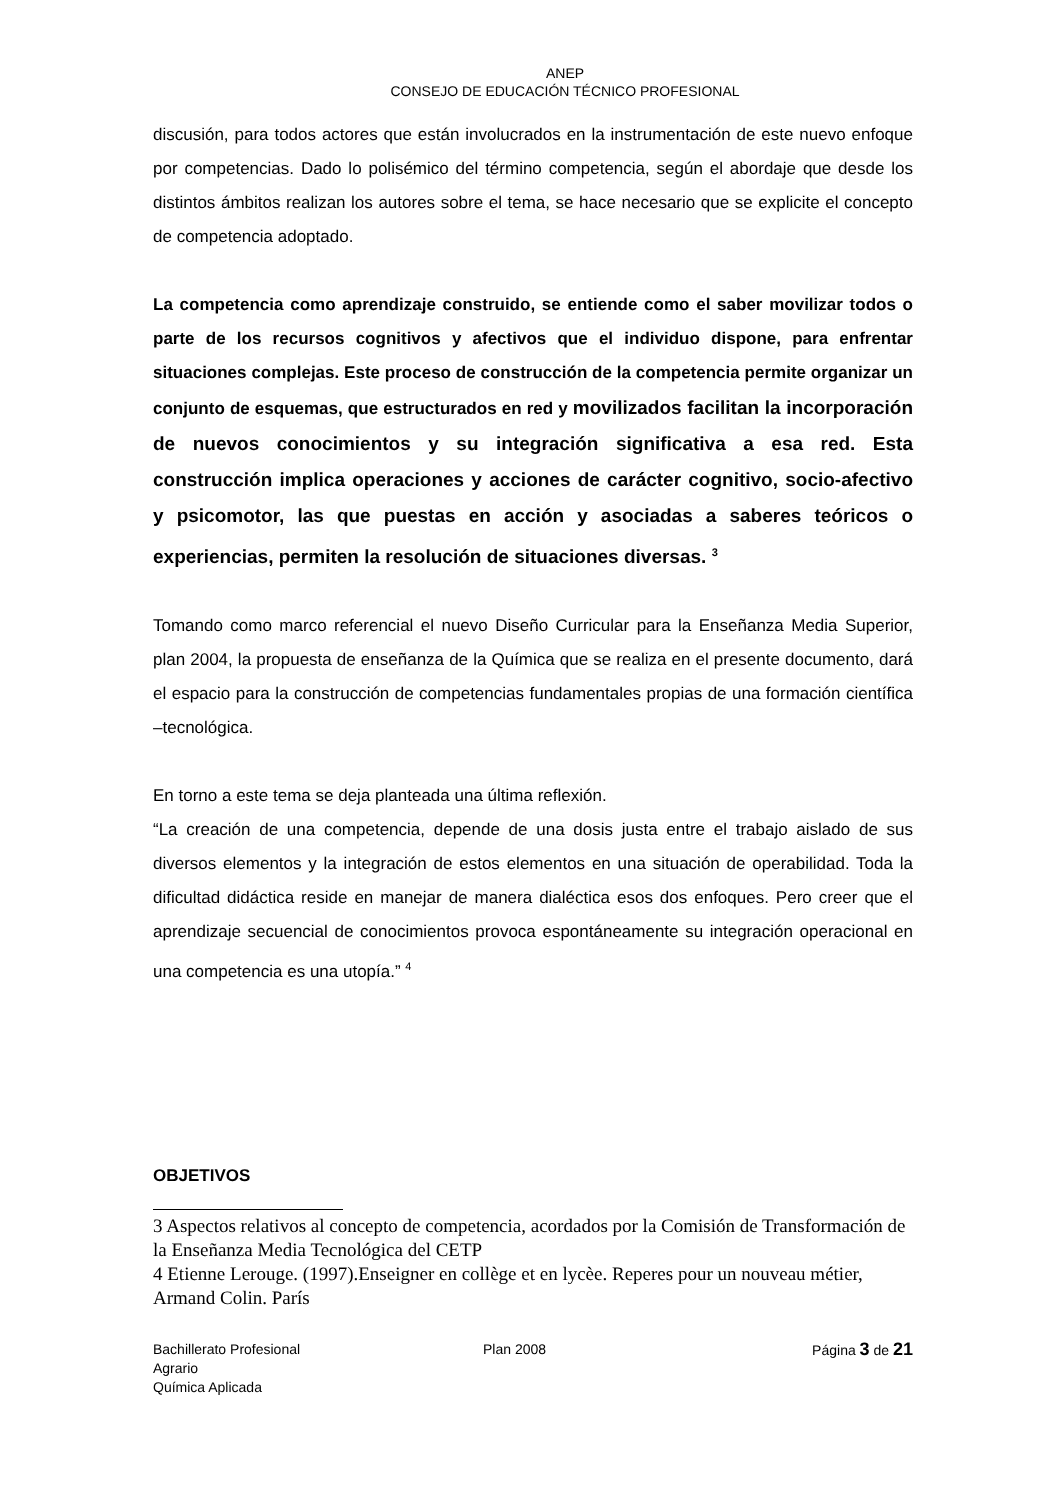ANEP
CONSEJO DE EDUCACIÓN TÉCNICO PROFESIONAL
discusión, para todos actores que están involucrados en la instrumentación de este nuevo enfoque por competencias. Dado lo polisémico del término competencia, según el abordaje que desde los distintos ámbitos realizan los autores sobre el tema, se hace necesario que se explicite el concepto de competencia adoptado.
La competencia como aprendizaje construido, se entiende como el saber movilizar todos o parte de los recursos cognitivos y afectivos que el individuo dispone, para enfrentar situaciones complejas. Este proceso de construcción de la competencia permite organizar un conjunto de esquemas, que estructurados en red y movilizados facilitan la incorporación de nuevos conocimientos y su integración significativa a esa red. Esta construcción implica operaciones y acciones de carácter cognitivo, socio-afectivo y psicomotor, las que puestas en acción y asociadas a saberes teóricos o experiencias, permiten la resolución de situaciones diversas. <sup>3</sup>
Tomando como marco referencial el nuevo Diseño Curricular para la Enseñanza Media Superior, plan 2004, la propuesta de enseñanza de la Química que se realiza en el presente documento, dará el espacio para la construcción de competencias fundamentales propias de una formación científica –tecnológica.
En torno a este tema se deja planteada una última reflexión.
“La creación de una competencia, depende de una dosis justa entre el trabajo aislado de sus diversos elementos y la integración de estos elementos en una situación de operabilidad. Toda la dificultad didáctica reside en manejar de manera dialéctica esos dos enfoques. Pero creer que el aprendizaje secuencial de conocimientos provoca espontáneamente su integración operacional en una competencia es una utopía.” <sup>4</sup>
OBJETIVOS
3 Aspectos relativos al concepto de competencia, acordados por la Comisión de Transformación de la Enseñanza Media Tecnológica del CETP
4 Etienne Lerouge. (1997).Enseigner en collège et en lycèe. Reperes pour un nouveau métier, Armand Colin. París
Bachillerato Profesional
Agrario
Química Aplicada
Plan 2008 Página 3 de 21